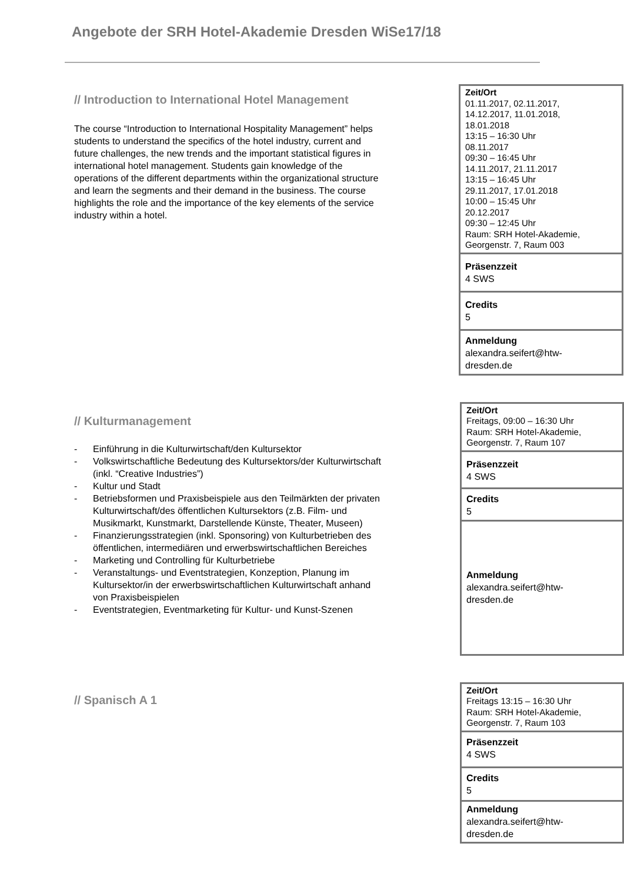Angebote der SRH Hotel-Akademie Dresden WiSe17/18
// Introduction to International Hotel Management
The course “Introduction to International Hospitality Management” helps students to understand the specifics of the hotel industry, current and future challenges, the new trends and the important statistical figures in international hotel management. Students gain knowledge of the operations of the different departments within the organizational structure and learn the segments and their demand in the business. The course highlights the role and the importance of the key elements of the service industry within a hotel.
| Zeit/Ort 01.11.2017, 02.11.2017, 14.12.2017, 11.01.2018, 18.01.2018 13:15 – 16:30 Uhr 08.11.2017 09:30 – 16:45 Uhr 14.11.2017, 21.11.2017 13:15 – 16:45 Uhr 29.11.2017, 17.01.2018 10:00 – 15:45 Uhr 20.12.2017 09:30 – 12:45 Uhr Raum: SRH Hotel-Akademie, Georgenstr. 7, Raum 003 |
| Präsenzzeit 4 SWS |
| Credits 5 |
| Anmeldung alexandra.seifert@htw- dresden.de |
// Kulturmanagement
- Einführung in die Kulturwirtschaft/den Kultursektor
- Volkswirtschaftliche Bedeutung des Kultursektors/der Kulturwirtschaft (inkl. “Creative Industries”)
- Kultur und Stadt
- Betriebsformen und Praxisbeispiele aus den Teilmärkten der privaten Kulturwirtschaft/des öffentlichen Kultursektors (z.B. Film- und Musikmarkt, Kunstmarkt, Darstellende Künste, Theater, Museen)
- Finanzierungsstrategien (inkl. Sponsoring) von Kulturbetrieben des öffentlichen, intermediären und erwerbswirtschaftlichen Bereiches
- Marketing und Controlling für Kulturbetriebe
- Veranstaltungs- und Eventstrategien, Konzeption, Planung im Kultursektor/in der erwerbswirtschaftlichen Kulturwirtschaft anhand von Praxisbeispielen
- Eventstrategien, Eventmarketing für Kultur- und Kunst-Szenen
| Zeit/Ort Freitags, 09:00 – 16:30 Uhr Raum: SRH Hotel-Akademie, Georgenstr. 7, Raum 107 |
| Präsenzzeit 4 SWS |
| Credits 5 |
| Anmeldung alexandra.seifert@htw- dresden.de |
// Spanisch A 1
| Zeit/Ort Freitags 13:15 – 16:30 Uhr Raum: SRH Hotel-Akademie, Georgenstr. 7, Raum 103 |
| Präsenzzeit 4 SWS |
| Credits 5 |
| Anmeldung alexandra.seifert@htw- dresden.de |